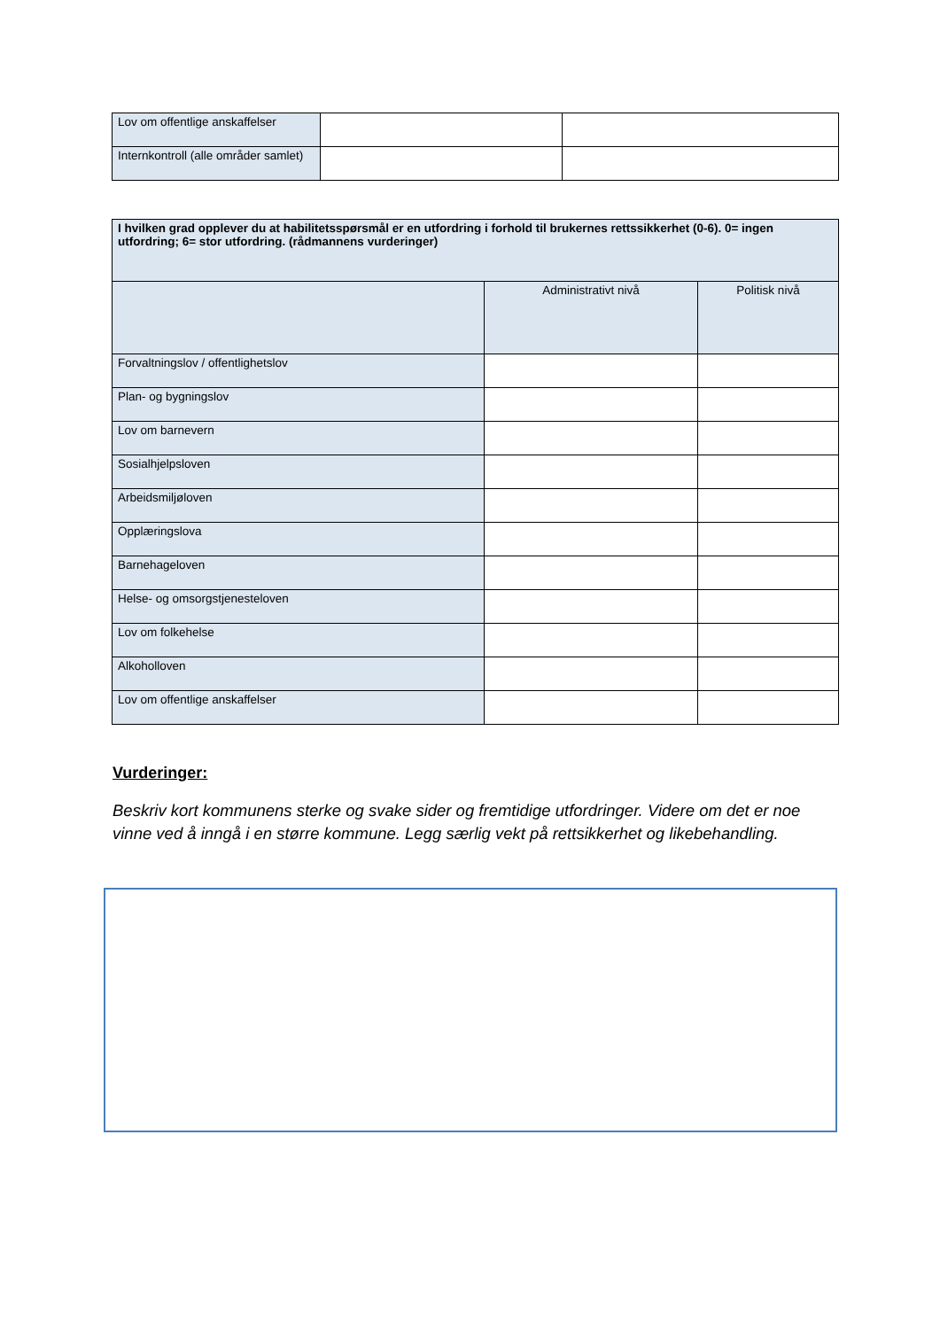| Lov om offentlige anskaffelser | | |
| Internkontroll (alle områder samlet) | | |
| I hvilken grad opplever du at habilitetsspørsmål er en utfordring i forhold til brukernes rettssikkerhet (0-6). 0= ingen utfordring; 6= stor utfordring. (rådmannens vurderinger) | | |
| | Administrativt nivå | Politisk nivå |
| Forvaltningslov / offentlighetslov | | |
| Plan- og bygningslov | | |
| Lov om barnevern | | |
| Sosialhjelpsloven | | |
| Arbeidsmiljøloven | | |
| Opplæringslova | | |
| Barnehageloven | | |
| Helse- og omsorgstjenesteloven | | |
| Lov om folkehelse | | |
| Alkoholloven | | |
| Lov om offentlige anskaffelser | | |
Vurderinger:
Beskriv kort kommunens sterke og svake sider og fremtidige utfordringer. Videre om det er noe vinne ved å inngå i en større kommune. Legg særlig vekt på rettsikkerhet og likebehandling.